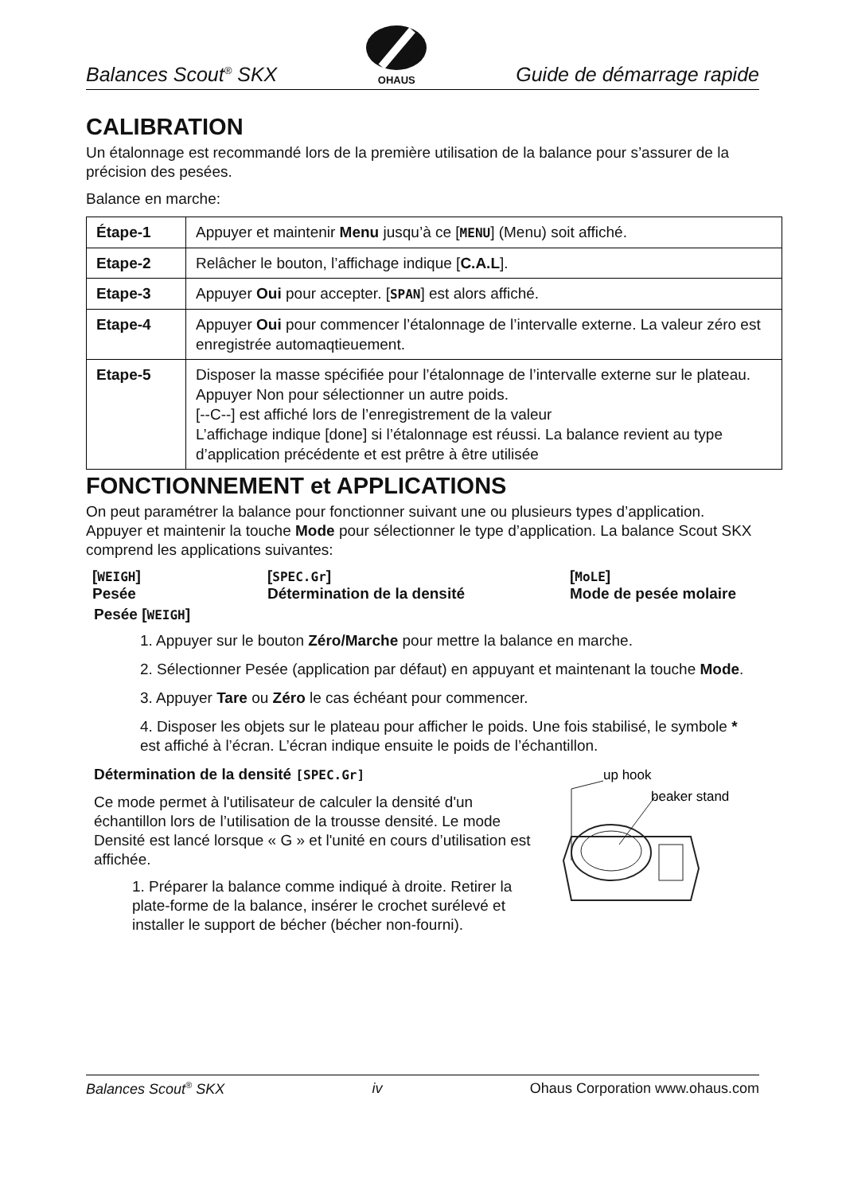Balances Scout<sup>®</sup> SKX
OHAUS Guide de démarrage rapide
CALIBRATION
Un étalonnage est recommandé lors de la première utilisation de la balance pour s’assurer de la précision des pesées.
Balance en marche:
| Étape-1 | Appuyer et maintenir Menu jusqu’à ce [ MENU ] (Menu) soit affiché. |
| Etape-2 | Relâcher le bouton, l’affichage indique [ C.A.L ]. |
| Etape-3 | Appuyer Oui pour accepter. [ SPAN ] est alors affiché. |
| Etape-4 | Appuyer Oui pour commencer l’étalonnage de l’intervalle externe. La valeur zéro est enregistrée automaqtieuement. |
| Etape-5 | Disposer la masse spécifiée pour l’étalonnage de l’intervalle externe sur le plateau. Appuyer Non pour sélectionner un autre poids. [--C--] est affiché lors de l’enregistrement de la valeur L’affichage indique [done] si l’étalonnage est réussi. La balance revient au type d’application précédente et est prêtre à être utilisée |
FONCTIONNEMENT et APPLICATIONS
On peut paramétrer la balance pour fonctionner suivant une ou plusieurs types d’application. Appuyer et maintenir la touche Mode pour sélectionner le type d’application. La balance Scout SKX comprend les applications suivantes:
[WEIGH]
Pesée [SPEC.Gr]
Détermination de la densité [MoLE]
Mode de pesée molaire
Pesée [WEIGH]
1. Appuyer sur le bouton Zéro/Marche pour mettre la balance en marche.
2. Sélectionner Pesée (application par défaut) en appuyant et maintenant la touche Mode.
3. Appuyer Tare ou Zéro le cas échéant pour commencer.
4. Disposer les objets sur le plateau pour afficher le poids. Une fois stabilisé, le symbole * est affiché à l’écran. L’écran indique ensuite le poids de l’échantillon.
Détermination de la densité [SPEC.Gr]
Ce mode permet à l'utilisateur de calculer la densité d'un échantillon lors de l’utilisation de la trousse densité. Le mode Densité est lancé lorsque « G » et l'unité en cours d’utilisation est affichée.
1. Préparer la balance comme indiqué à droite. Retirer la plate-forme de la balance, insérer le crochet surélevé et installer le support de bécher (bécher non-fourni).
up hook
beaker stand
Balances Scout<sup>®</sup> SKX iv Ohaus Corporation www.ohaus.com